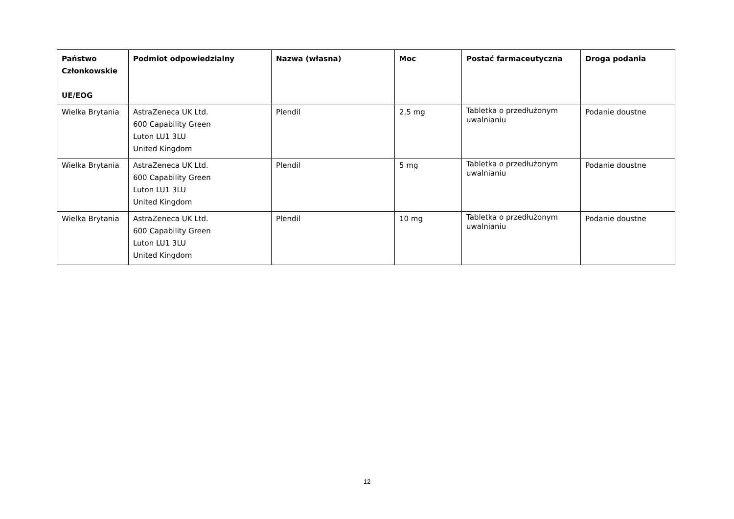| Państwo Członkowskie UE/EOG | Podmiot odpowiedzialny | Nazwa (własna) | Moc | Postać farmaceutyczna | Droga podania |
| --- | --- | --- | --- | --- | --- |
| Wielka Brytania | AstraZeneca UK Ltd. 600 Capability Green Luton LU1 3LU United Kingdom | Plendil | 2,5 mg | Tabletka o przedłużonym uwalnianiu | Podanie doustne |
| Wielka Brytania | AstraZeneca UK Ltd. 600 Capability Green Luton LU1 3LU United Kingdom | Plendil | 5 mg | Tabletka o przedłużonym uwalnianiu | Podanie doustne |
| Wielka Brytania | AstraZeneca UK Ltd. 600 Capability Green Luton LU1 3LU United Kingdom | Plendil | 10 mg | Tabletka o przedłużonym uwalnianiu | Podanie doustne |
12